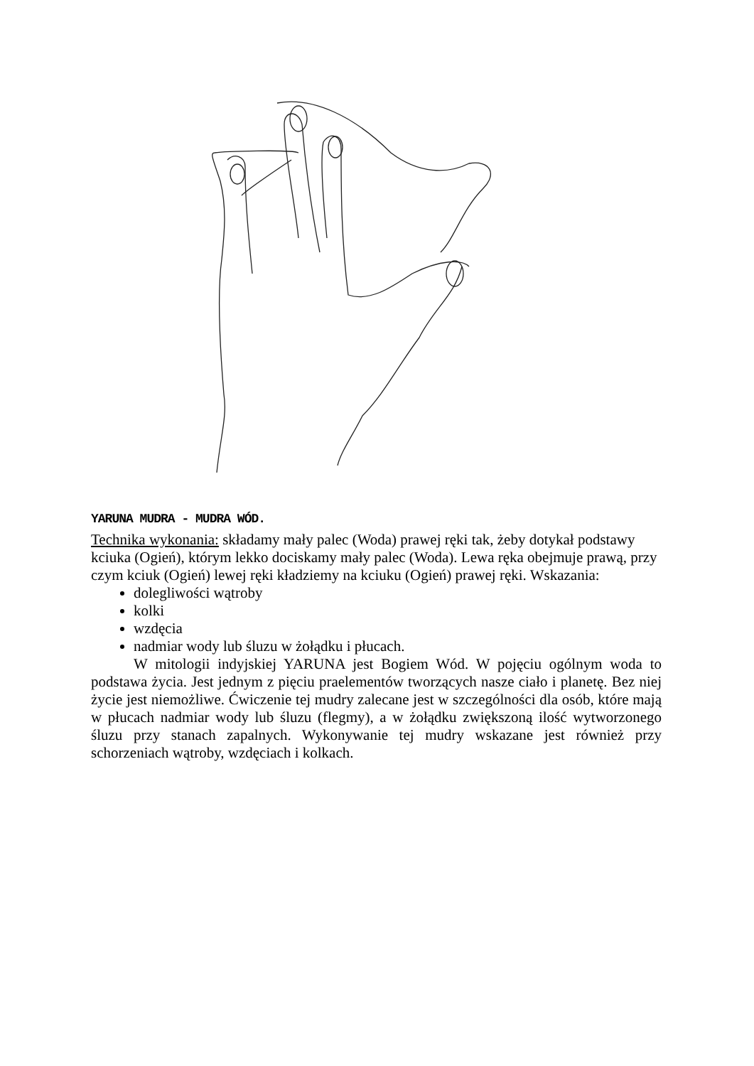YARUNA MUDRA - MUDRA WÓD.
Technika wykonania: składamy mały palec (Woda) prawej ręki tak, żeby dotykał podstawy kciuka (Ogień), którym lekko dociskamy mały palec (Woda). Lewa ręka obejmuje prawą, przy czym kciuk (Ogień) lewej ręki kładziemy na kciuku (Ogień) prawej ręki. Wskazania:
dolegliwości wątroby
kolki
wzdęcia
nadmiar wody lub śluzu w żołądku i płucach.
W mitologii indyjskiej YARUNA jest Bogiem Wód. W pojęciu ogólnym woda to podstawa życia. Jest jednym z pięciu praelementów tworzących nasze ciało i planetę. Bez niej życie jest niemożliwe. Ćwiczenie tej mudry zalecane jest w szczególności dla osób, które mają w płucach nadmiar wody lub śluzu (flegmy), a w żołądku zwiększoną ilość wytworzonego śluzu przy stanach zapalnych. Wykonywanie tej mudry wskazane jest również przy schorzeniach wątroby, wzdęciach i kolkach.